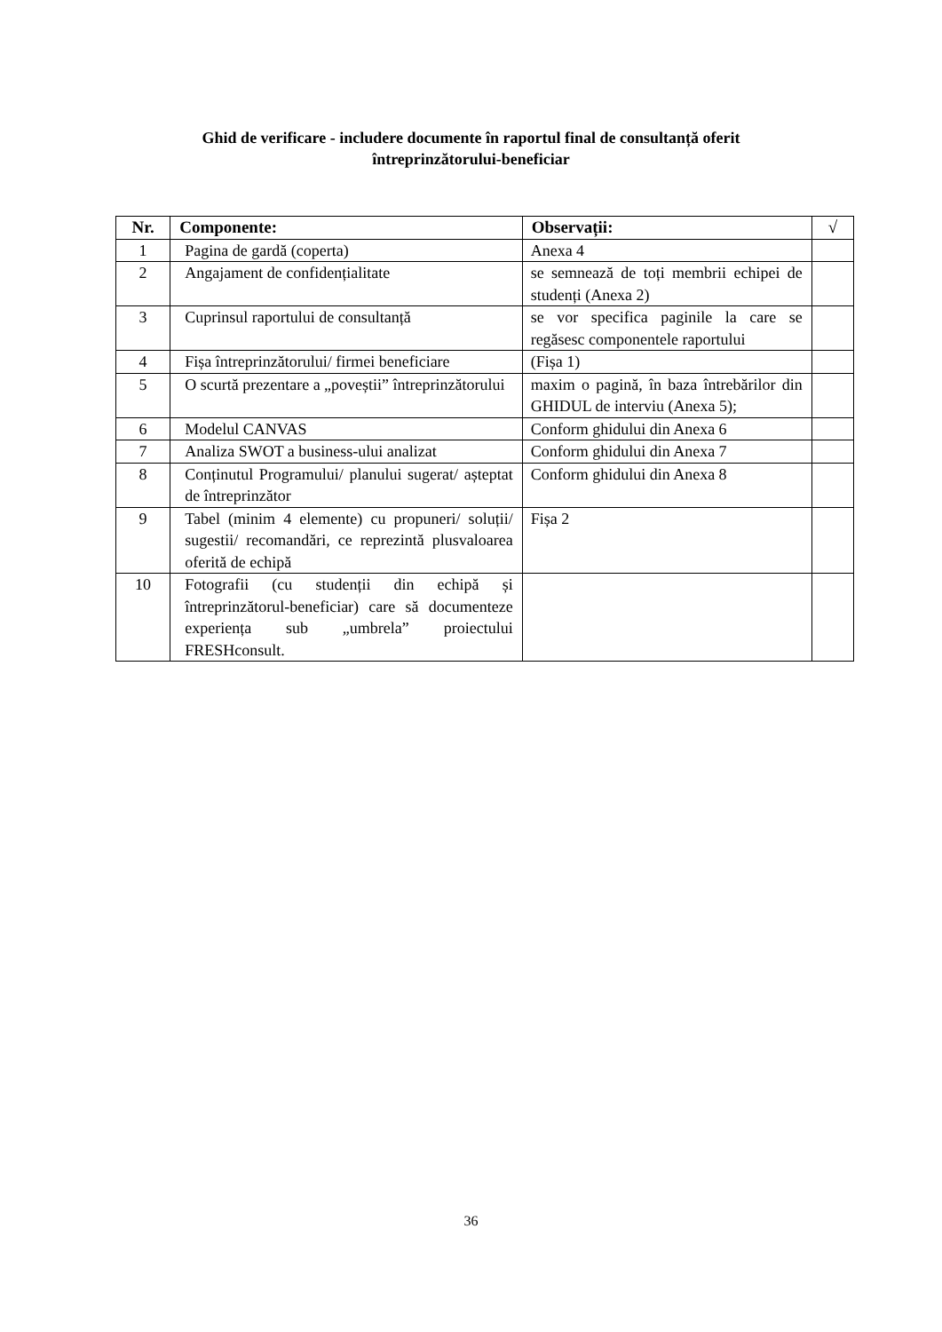Ghid de verificare - includere documente în raportul final de consultanță oferit
întreprinzătorului-beneficiar
| Nr. | Componente: | Observații: | √ |
| --- | --- | --- | --- |
| 1 | Pagina de gardă (coperta) | Anexa 4 | |
| 2 | Angajament de confidențialitate | se semnează de toți membrii echipei de studenți (Anexa 2) | |
| 3 | Cuprinsul raportului de consultanță | se vor specifica paginile la care se regăsesc componentele raportului | |
| 4 | Fișa întreprinzătorului/ firmei beneficiare | (Fișa 1) | |
| 5 | O scurtă prezentare a „poveștii” întreprinzătorului | maxim o pagină, în baza întrebărilor din GHIDUL de interviu (Anexa 5); | |
| 6 | Modelul CANVAS | Conform ghidului din Anexa 6 | |
| 7 | Analiza SWOT a business-ului analizat | Conform ghidului din Anexa 7 | |
| 8 | Conținutul Programului/ planului sugerat/ așteptat de întreprinzător | Conform ghidului din Anexa 8 | |
| 9 | Tabel (minim 4 elemente) cu propuneri/ soluții/ sugestii/ recomandări, ce reprezintă plusvaloarea oferită de echipă | Fișa 2 | |
| 10 | Fotografii (cu studenții din echipă și întreprinzătorul-beneficiar) care să documenteze experiența sub „umbrela” proiectului FRESHconsult. | | |
36